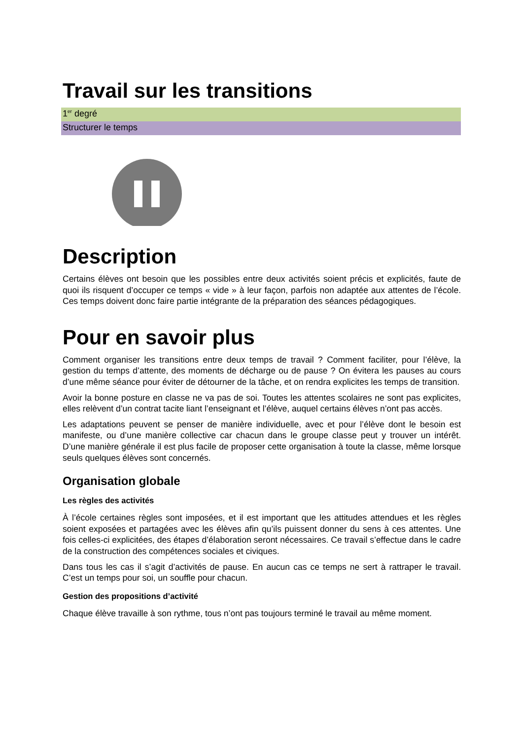Travail sur les transitions
1<sup>er</sup> degré
Structurer le temps
Description
Certains élèves ont besoin que les possibles entre deux activités soient précis et explicités, faute de quoi ils risquent d’occuper ce temps « vide » à leur façon, parfois non adaptée aux attentes de l’école. Ces temps doivent donc faire partie intégrante de la préparation des séances pédagogiques.
Pour en savoir plus
Comment organiser les transitions entre deux temps de travail ? Comment faciliter, pour l’élève, la gestion du temps d’attente, des moments de décharge ou de pause ? On évitera les pauses au cours d’une même séance pour éviter de détourner de la tâche, et on rendra explicites les temps de transition.
Avoir la bonne posture en classe ne va pas de soi. Toutes les attentes scolaires ne sont pas explicites, elles relèvent d’un contrat tacite liant l’enseignant et l’élève, auquel certains élèves n’ont pas accès.
Les adaptations peuvent se penser de manière individuelle, avec et pour l’élève dont le besoin est manifeste, ou d’une manière collective car chacun dans le groupe classe peut y trouver un intérêt. D’une manière générale il est plus facile de proposer cette organisation à toute la classe, même lorsque seuls quelques élèves sont concernés.
Organisation globale
Les règles des activités
À l’école certaines règles sont imposées, et il est important que les attitudes attendues et les règles soient exposées et partagées avec les élèves afin qu’ils puissent donner du sens à ces attentes. Une fois celles-ci explicitées, des étapes d’élaboration seront nécessaires. Ce travail s’effectue dans le cadre de la construction des compétences sociales et civiques.
Dans tous les cas il s’agit d’activités de pause. En aucun cas ce temps ne sert à rattraper le travail. C’est un temps pour soi, un souffle pour chacun.
Gestion des propositions d’activité
Chaque élève travaille à son rythme, tous n’ont pas toujours terminé le travail au même moment.